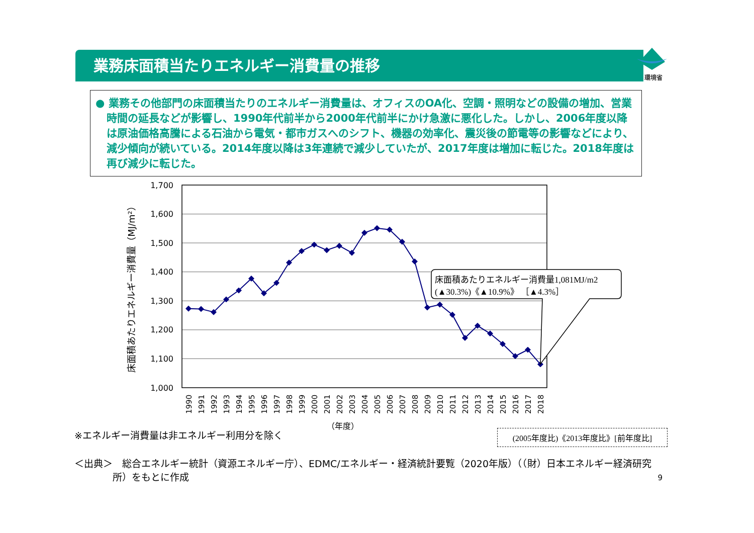環境省
業務床面積当たりエネルギー消費量の推移
● 業務その他部門の床面積当たりのエネルギー消費量は、オフィスのOA化、空調・照明などの設備の増加、営業時間の延長などが影響し、1990年代前半から2000年代前半にかけ急激に悪化した。しかし、2006年度以降は原油価格高騰による石油から電気・都市ガスへのシフト、機器の効率化、震災後の節電等の影響などにより、減少傾向が続いている。2014年度以降は3年連続で減少していたが、2017年度は増加に転じた。2018年度は再び減少に転じた。
1,700
1,600
1,500
1,400
1,300
1,200
1,100
1,000
床面積あたりエネルギー消費量（MJ/m²）
1990
1991
1992
1993
1994
1995
1996
1997
1998
1999
2000
2001
2002
2003
2004
2005
2006
2007
2008
2009
2010
2011
2012
2013
2014
2015
2016
2017
2018
（年度）
床面積あたりエネルギー消費量1,081MJ/m2
(▲30.3%)《▲10.9%》 ［▲4.3%］
※エネルギー消費量は非エネルギー利用分を除く (2005年度比)《2013年度比》[前年度比]
＜出典＞　総合エネルギー統計（資源エネルギー庁）、EDMC/エネルギー・経済統計要覧（2020年版）（（財）日本エネルギー経済研究
　　　　所）をもとに作成
9